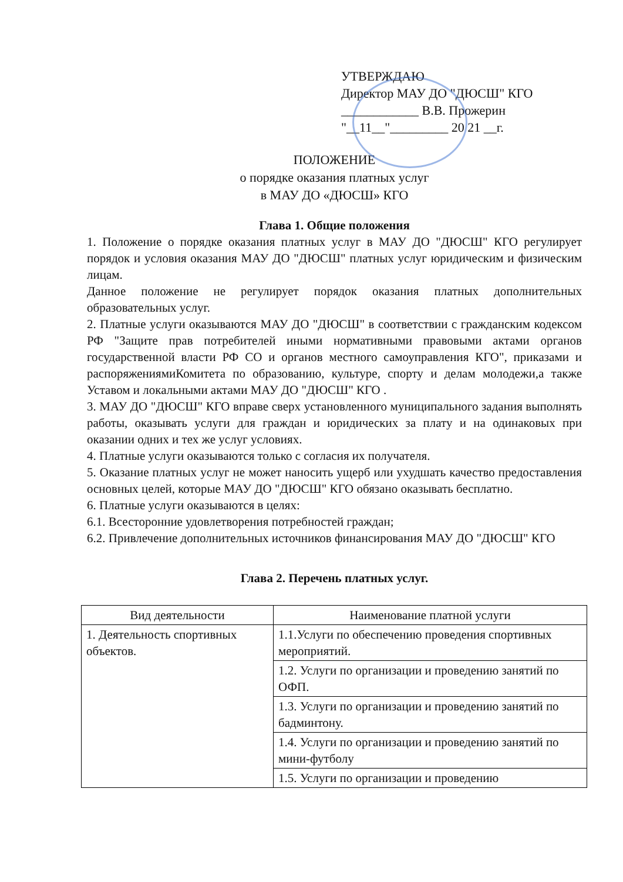УТВЕРЖДАЮ
Директор МАУ ДО "ДЮСШ" КГО
____________ В.В. Прожерин
"__11__"_________ 20 21 __г.
ПОЛОЖЕНИЕ
о порядке оказания платных услуг
в МАУ ДО «ДЮСШ» КГО
Глава 1. Общие положения
1. Положение о порядке оказания платных услуг в МАУ ДО "ДЮСШ" КГО регулирует порядок и условия оказания МАУ ДО "ДЮСШ" платных услуг юридическим и физическим лицам.
Данное положение не регулирует порядок оказания платных дополнительных образовательных услуг.
2. Платные услуги оказываются МАУ ДО "ДЮСШ" в соответствии с гражданским кодексом РФ "Защите прав потребителей иными нормативными правовыми актами органов государственной власти РФ СО и органов местного самоуправления КГО", приказами и распоряжениямиКомитета по образованию, культуре, спорту и делам молодежи,а также Уставом и локальными актами МАУ ДО "ДЮСШ" КГО .
3. МАУ ДО "ДЮСШ" КГО вправе сверх установленного муниципального задания выполнять работы, оказывать услуги для граждан и юридических за плату и на одинаковых при оказании одних и тех же услуг условиях.
4. Платные услуги оказываются только с согласия их получателя.
5. Оказание платных услуг не может наносить ущерб или ухудшать качество предоставления основных целей, которые МАУ ДО "ДЮСШ" КГО обязано оказывать бесплатно.
6. Платные услуги оказываются в целях:
6.1. Всесторонние удовлетворения потребностей граждан;
6.2. Привлечение дополнительных источников финансирования МАУ ДО "ДЮСШ" КГО
Глава 2. Перечень платных услуг.
| Вид деятельности | Наименование платной услуги |
| --- | --- |
| 1. Деятельность спортивных объектов. | 1.1.Услуги по обеспечению проведения спортивных мероприятий. |
| | 1.2. Услуги по организации и проведению занятий по ОФП. |
| | 1.3. Услуги по организации и проведению занятий по бадминтону. |
| | 1.4. Услуги по организации и проведению занятий по мини-футболу |
| | 1.5. Услуги по организации и проведению |